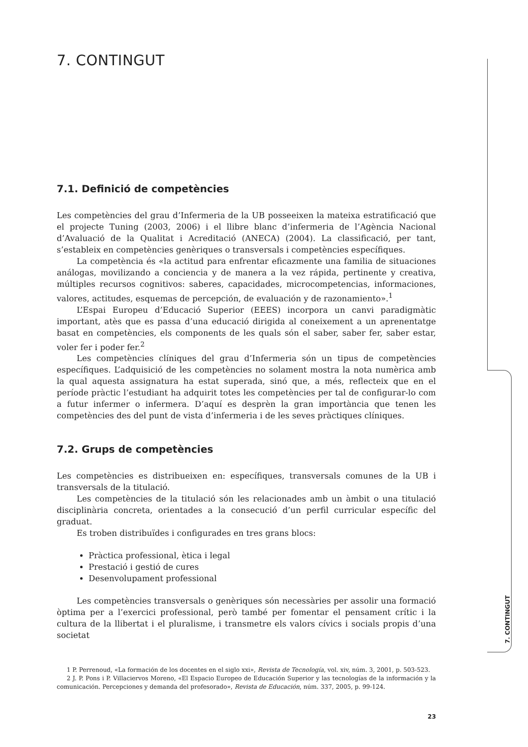7. CONTINGUT
7. CONTINGUT
7.1. Definició de competències
Les competències del grau d’Infermeria de la UB posseeixen la mateixa estratificació que el projecte Tuning (2003, 2006) i el llibre blanc d’infermeria de l’Agència Nacional d’Avaluació de la Qualitat i Acreditació (ANECA) (2004). La classificació, per tant, s’estableix en competències genèriques o transversals i competències específiques.
La competència és «la actitud para enfrentar eficazmente una familia de situaciones análogas, movilizando a conciencia y de manera a la vez rápida, pertinente y creativa, múltiples recursos cognitivos: saberes, capacidades, microcompetencias, informaciones, valores, actitudes, esquemas de percepción, de evaluación y de razonamiento».<sup>1</sup>
L’Espai Europeu d’Educació Superior (EEES) incorpora un canvi paradigmàtic important, atès que es passa d’una educació dirigida al coneixement a un aprenentatge basat en competències, els components de les quals són el saber, saber fer, saber estar, voler fer i poder fer.<sup>2</sup>
Les competències clíniques del grau d’Infermeria són un tipus de competències específiques. L’adquisició de les competències no solament mostra la nota numèrica amb la qual aquesta assignatura ha estat superada, sinó que, a més, reflecteix que en el període pràctic l’estudiant ha adquirit totes les competències per tal de configurar-lo com a futur infermer o infermera. D’aquí es desprèn la gran importància que tenen les competències des del punt de vista d’infermeria i de les seves pràctiques clíniques.
7.2. Grups de competències
Les competències es distribueixen en: específiques, transversals comunes de la UB i transversals de la titulació.
Les competències de la titulació són les relacionades amb un àmbit o una titulació disciplinària concreta, orientades a la consecució d’un perfil curricular específic del graduat.
Es troben distribuïdes i configurades en tres grans blocs:
Pràctica professional, ètica i legal
Prestació i gestió de cures
Desenvolupament professional
Les competències transversals o genèriques són necessàries per assolir una formació òptima per a l’exercici professional, però també per fomentar el pensament crític i la cultura de la llibertat i el pluralisme, i transmetre els valors cívics i socials propis d’una societat
1 P. Perrenoud, «La formación de los docentes en el siglo xxi», Revista de Tecnología, vol. xiv, núm. 3, 2001, p. 503-523.
2 J. P. Pons i P. Villaciervos Moreno, «El Espacio Europeo de Educación Superior y las tecnologías de la información y la comunicación. Percepciones y demanda del profesorado», Revista de Educación, núm. 337, 2005, p. 99-124.
23